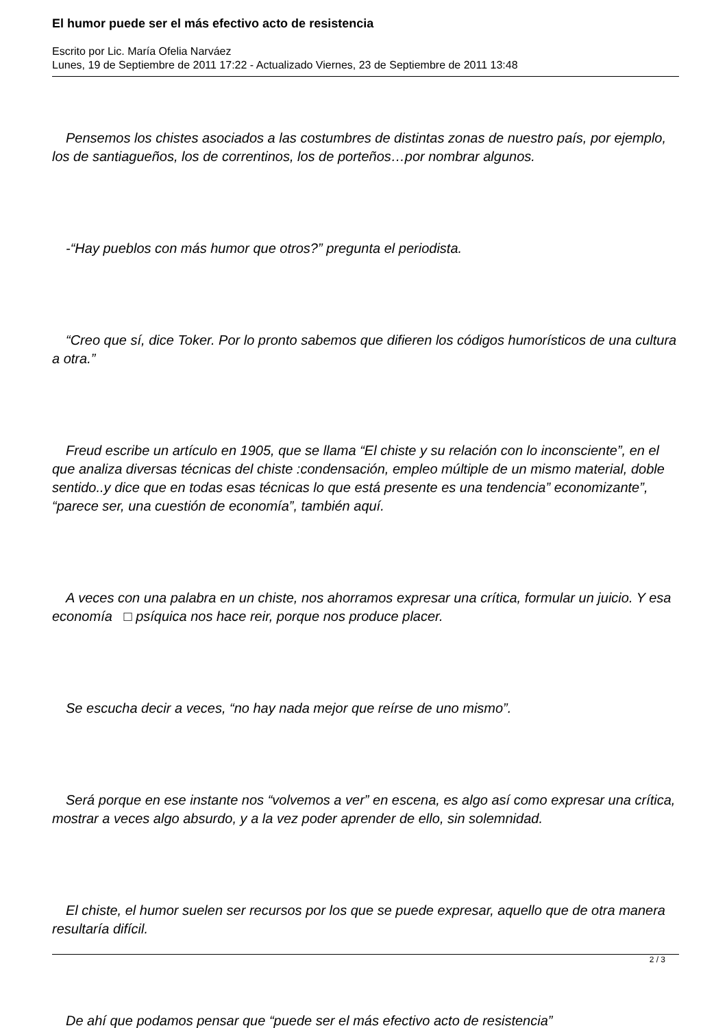El humor puede ser el más efectivo acto de resistencia
Escrito por Lic. María Ofelia Narváez
Lunes, 19 de Septiembre de 2011 17:22 - Actualizado Viernes, 23 de Septiembre de 2011 13:48
Pensemos los chistes asociados a las costumbres de distintas zonas de nuestro país, por ejemplo, los de santiagueños, los de correntinos, los de porteños…por nombrar algunos.
-“Hay pueblos con más humor que otros?” pregunta el periodista.
“Creo que sí, dice Toker. Por lo pronto sabemos que difieren los códigos humorísticos de una cultura a otra.”
Freud escribe un artículo en 1905, que se llama “El chiste y su relación con lo inconsciente”, en el que analiza diversas técnicas del chiste :condensación, empleo múltiple de un mismo material, doble sentido..y dice que en todas esas técnicas lo que está presente es una tendencia” economizante”, “parece ser, una cuestión de economía”, también aquí.
A veces con una palabra en un chiste, nos ahorramos expresar una crítica, formular un juicio. Y esa economía □ psíquica nos hace reir, porque nos produce placer.
Se escucha decir a veces, “no hay nada mejor que reírse de uno mismo”.
Será porque en ese instante nos “volvemos a ver” en escena, es algo así como expresar una crítica, mostrar a veces algo absurdo, y a la vez poder aprender de ello, sin solemnidad.
El chiste, el humor suelen ser recursos por los que se puede expresar, aquello que de otra manera resultaría difícil.
De ahí que podamos pensar que “puede ser el más efectivo acto de resistencia”
2 / 3